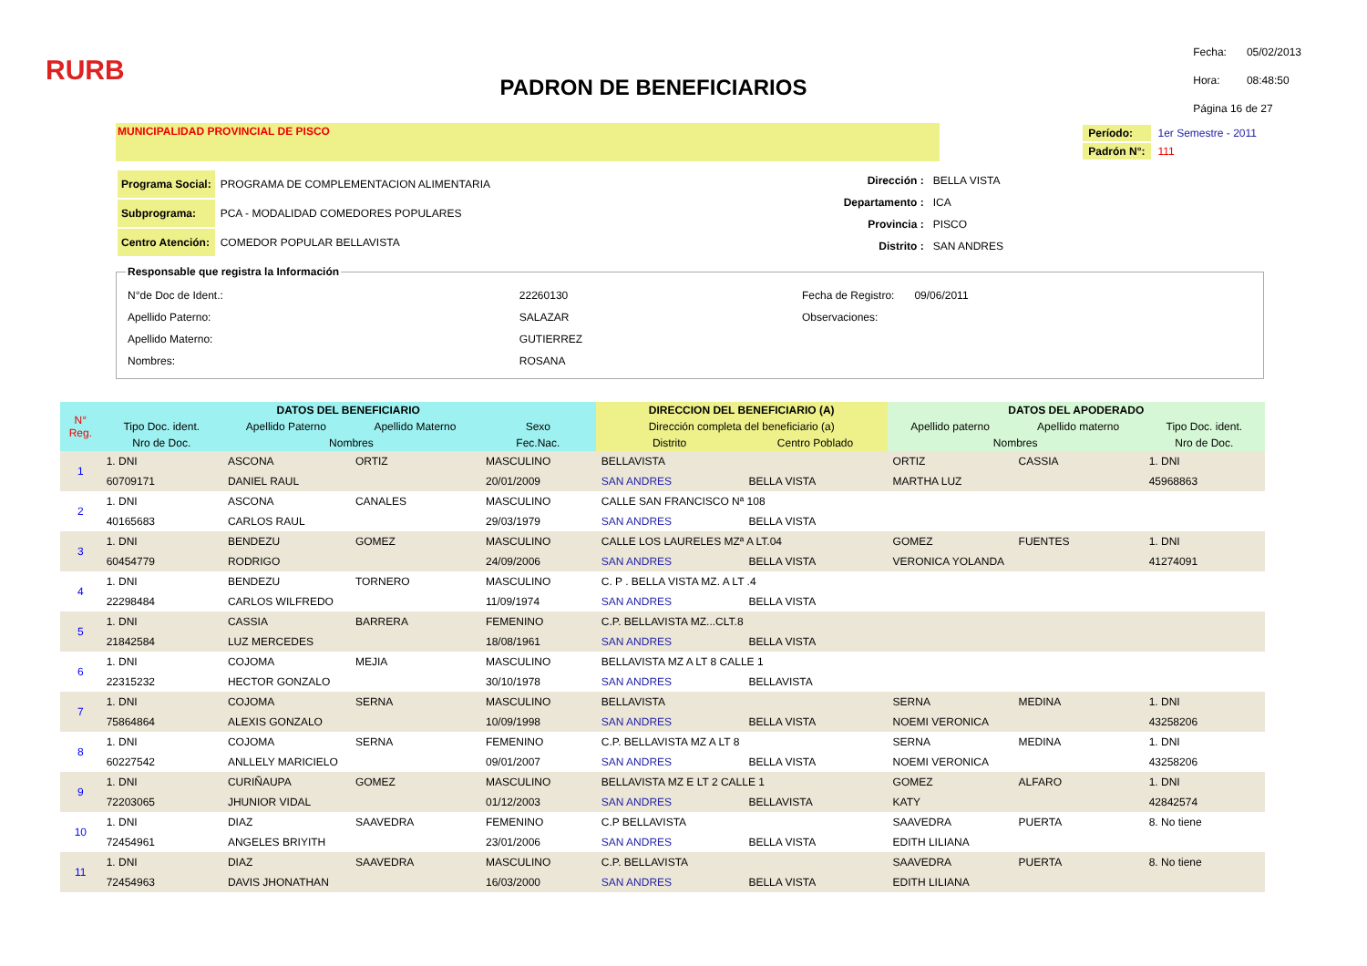RURB
PADRON DE BENEFICIARIOS
| Fecha: | 05/02/2013 |
| Hora: | 08:48:50 |
| Página 16 de 27 | |
MUNICIPALIDAD PROVINCIAL DE PISCO
| Período: | 1er Semestre - 2011 |
| Padrón N°: | 111 |
| Programa Social: | PROGRAMA DE COMPLEMENTACION ALIMENTARIA |
| Subprograma: | PCA - MODALIDAD COMEDORES POPULARES |
| Centro Atención: | COMEDOR POPULAR BELLAVISTA |
| Dirección : | BELLA VISTA |
| Departamento : | ICA |
| Provincia : | PISCO |
| Distrito : | SAN ANDRES |
Responsable que registra la Información
| N°de Doc de Ident.: | 22260130 |
| Apellido Paterno: | SALAZAR |
| Apellido Materno: | GUTIERREZ |
| Nombres: | ROSANA |
| Fecha de Registro: | 09/06/2011 |
| Observaciones: | |
| N° Reg. | DATOS DEL BENEFICIARIO | | | | DIRECCION DEL BENEFICIARIO (A) | | DATOS DEL APODERADO | | |
| --- | --- | --- | --- | --- | --- | --- | --- | --- | --- |
| | Tipo Doc. ident. | Apellido Paterno | Apellido Materno | Sexo | Dirección completa del beneficiario (a) | | Apellido paterno | Apellido materno | Tipo Doc. ident. |
| | Nro de Doc. | Nombres | | Fec.Nac. | Distrito | Centro Poblado | Nombres | | Nro de Doc. |
| 1 | 1. DNI | ASCONA | ORTIZ | MASCULINO | BELLAVISTA | | ORTIZ | CASSIA | 1. DNI |
| | 60709171 | DANIEL RAUL | | 20/01/2009 | SAN ANDRES | BELLA VISTA | MARTHA LUZ | | 45968863 |
| 2 | 1. DNI | ASCONA | CANALES | MASCULINO | CALLE SAN FRANCISCO Nª 108 | | | | |
| | 40165683 | CARLOS RAUL | | 29/03/1979 | SAN ANDRES | BELLA VISTA | | | |
| 3 | 1. DNI | BENDEZU | GOMEZ | MASCULINO | CALLE LOS LAURELES MZª A LT.04 | | GOMEZ | FUENTES | 1. DNI |
| | 60454779 | RODRIGO | | 24/09/2006 | SAN ANDRES | BELLA VISTA | VERONICA YOLANDA | | 41274091 |
| 4 | 1. DNI | BENDEZU | TORNERO | MASCULINO | C. P . BELLA VISTA MZ. A LT .4 | | | | |
| | 22298484 | CARLOS WILFREDO | | 11/09/1974 | SAN ANDRES | BELLA VISTA | | | |
| 5 | 1. DNI | CASSIA | BARRERA | FEMENINO | C.P. BELLAVISTA MZ...CLT.8 | | | | |
| | 21842584 | LUZ MERCEDES | | 18/08/1961 | SAN ANDRES | BELLA VISTA | | | |
| 6 | 1. DNI | COJOMA | MEJIA | MASCULINO | BELLAVISTA MZ A LT 8 CALLE 1 | | | | |
| | 22315232 | HECTOR GONZALO | | 30/10/1978 | SAN ANDRES | BELLAVISTA | | | |
| 7 | 1. DNI | COJOMA | SERNA | MASCULINO | BELLAVISTA | | SERNA | MEDINA | 1. DNI |
| | 75864864 | ALEXIS GONZALO | | 10/09/1998 | SAN ANDRES | BELLA VISTA | NOEMI VERONICA | | 43258206 |
| 8 | 1. DNI | COJOMA | SERNA | FEMENINO | C.P. BELLAVISTA MZ A LT 8 | | SERNA | MEDINA | 1. DNI |
| | 60227542 | ANLLELY MARICIELO | | 09/01/2007 | SAN ANDRES | BELLA VISTA | NOEMI VERONICA | | 43258206 |
| 9 | 1. DNI | CURIÑAUPA | GOMEZ | MASCULINO | BELLAVISTA MZ E LT 2 CALLE 1 | | GOMEZ | ALFARO | 1. DNI |
| | 72203065 | JHUNIOR VIDAL | | 01/12/2003 | SAN ANDRES | BELLAVISTA | KATY | | 42842574 |
| 10 | 1. DNI | DIAZ | SAAVEDRA | FEMENINO | C.P BELLAVISTA | | SAAVEDRA | PUERTA | 8. No tiene |
| | 72454961 | ANGELES BRIYITH | | 23/01/2006 | SAN ANDRES | BELLA VISTA | EDITH LILIANA | | |
| 11 | 1. DNI | DIAZ | SAAVEDRA | MASCULINO | C.P. BELLAVISTA | | SAAVEDRA | PUERTA | 8. No tiene |
| | 72454963 | DAVIS JHONATHAN | | 16/03/2000 | SAN ANDRES | BELLA VISTA | EDITH LILIANA | | |